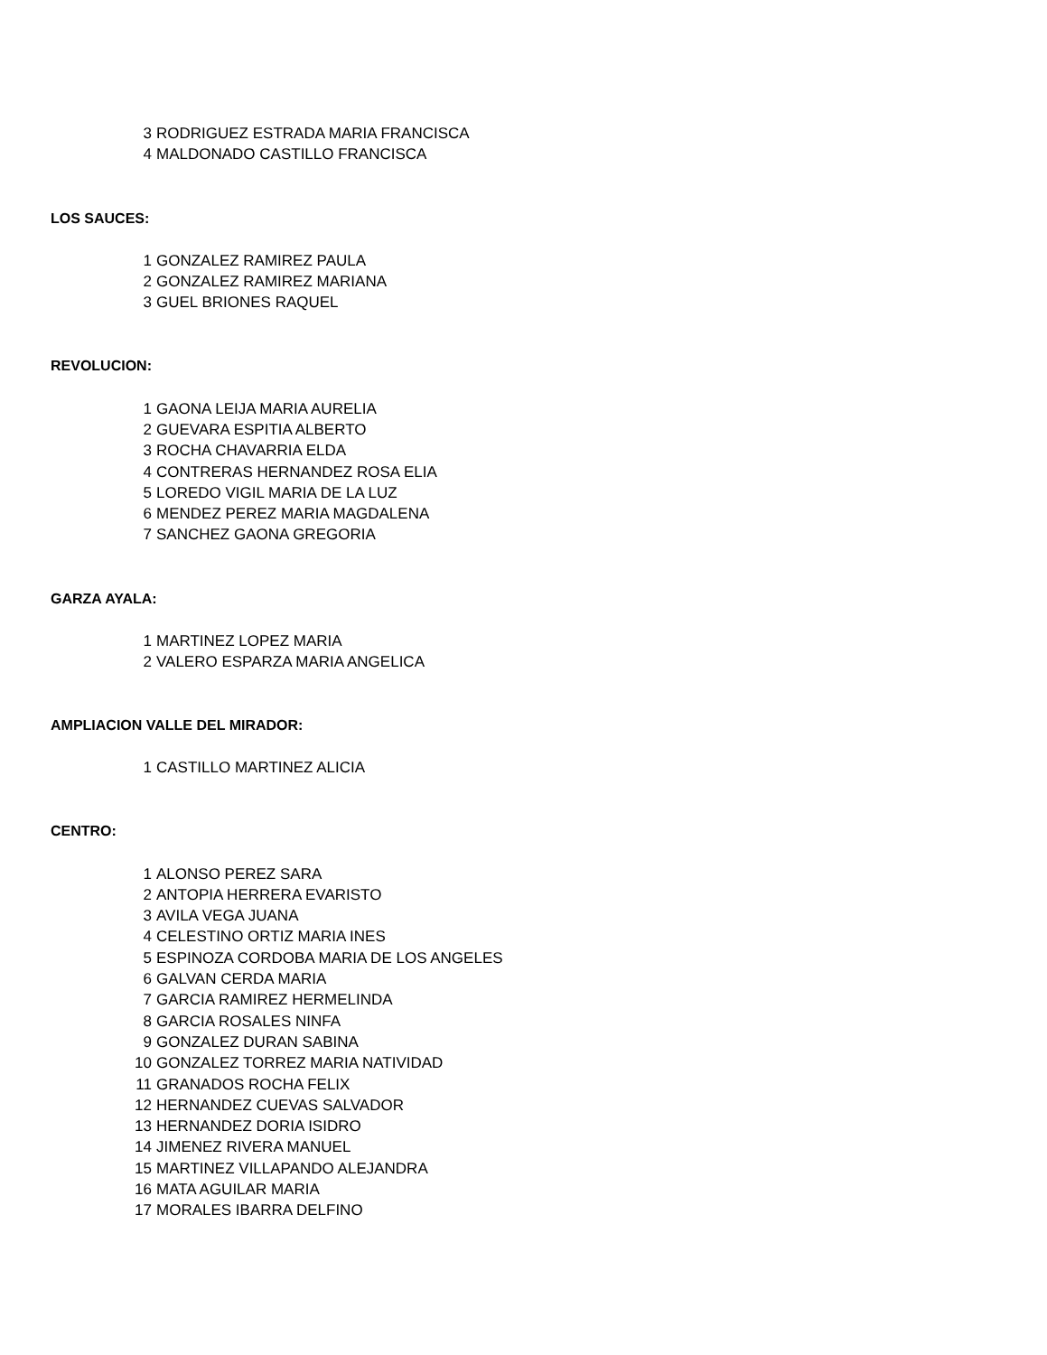| 3 | RODRIGUEZ ESTRADA MARIA FRANCISCA |
| 4 | MALDONADO CASTILLO FRANCISCA |
LOS SAUCES:
| 1 | GONZALEZ RAMIREZ PAULA |
| 2 | GONZALEZ RAMIREZ MARIANA |
| 3 | GUEL BRIONES RAQUEL |
REVOLUCION:
| 1 | GAONA LEIJA MARIA AURELIA |
| 2 | GUEVARA ESPITIA ALBERTO |
| 3 | ROCHA CHAVARRIA ELDA |
| 4 | CONTRERAS HERNANDEZ ROSA ELIA |
| 5 | LOREDO VIGIL MARIA DE LA LUZ |
| 6 | MENDEZ PEREZ MARIA MAGDALENA |
| 7 | SANCHEZ GAONA GREGORIA |
GARZA AYALA:
| 1 | MARTINEZ LOPEZ MARIA |
| 2 | VALERO ESPARZA MARIA ANGELICA |
AMPLIACION VALLE DEL MIRADOR:
| 1 | CASTILLO MARTINEZ ALICIA |
CENTRO:
| 1 | ALONSO PEREZ SARA |
| 2 | ANTOPIA HERRERA EVARISTO |
| 3 | AVILA VEGA JUANA |
| 4 | CELESTINO ORTIZ MARIA INES |
| 5 | ESPINOZA CORDOBA MARIA DE LOS ANGELES |
| 6 | GALVAN CERDA MARIA |
| 7 | GARCIA RAMIREZ HERMELINDA |
| 8 | GARCIA ROSALES NINFA |
| 9 | GONZALEZ DURAN SABINA |
| 10 | GONZALEZ TORREZ MARIA NATIVIDAD |
| 11 | GRANADOS ROCHA FELIX |
| 12 | HERNANDEZ CUEVAS SALVADOR |
| 13 | HERNANDEZ DORIA ISIDRO |
| 14 | JIMENEZ RIVERA MANUEL |
| 15 | MARTINEZ VILLAPANDO ALEJANDRA |
| 16 | MATA AGUILAR MARIA |
| 17 | MORALES IBARRA DELFINO |